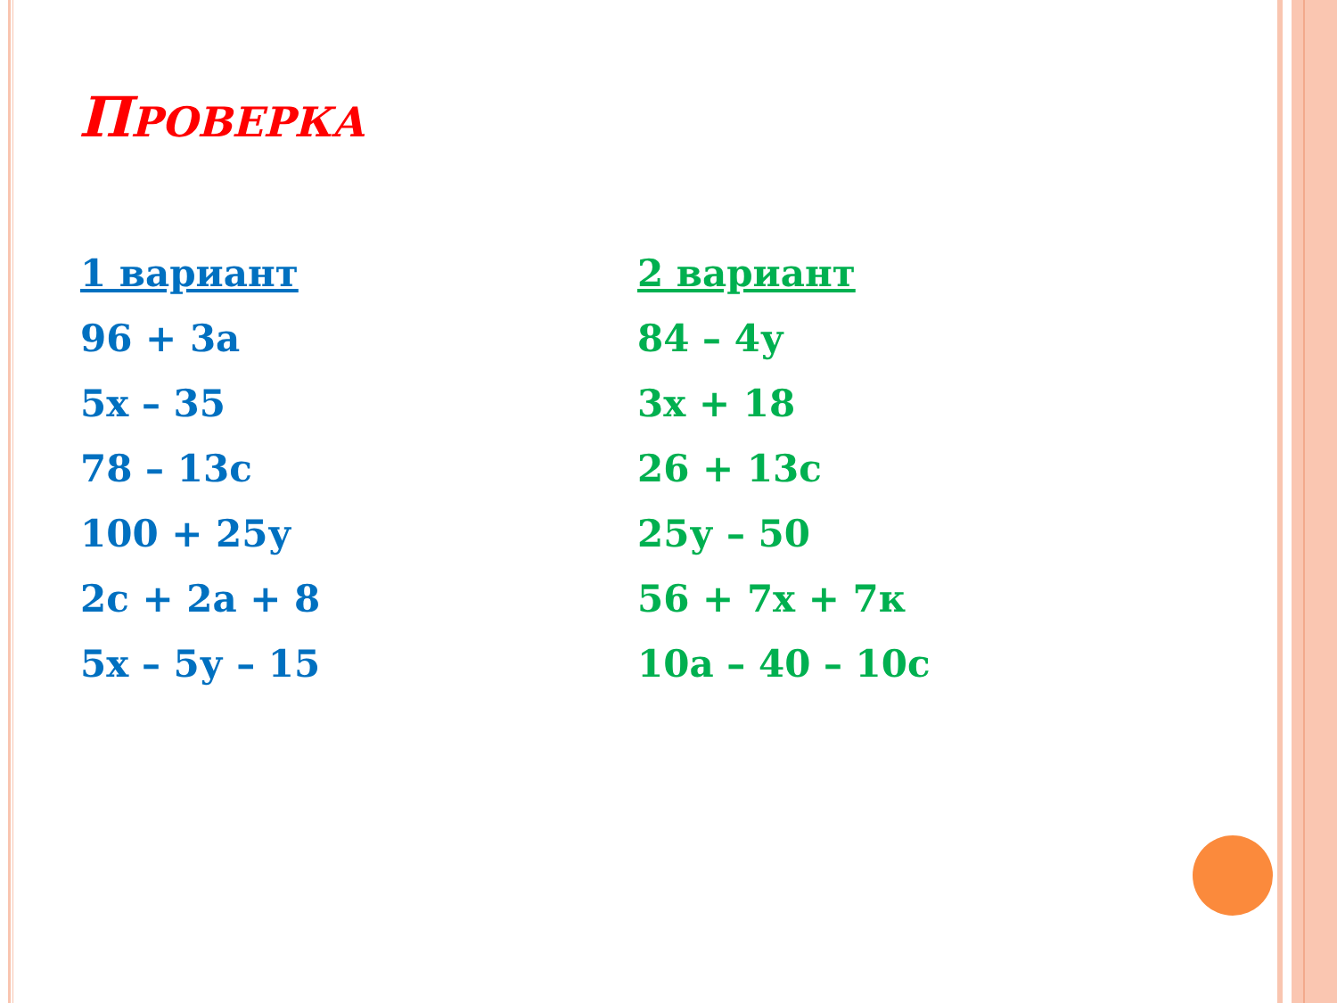ПРОВЕРКА
1 вариант
96 + 3а
5х – 35
78 – 13с
100 + 25у
2с + 2а + 8
5х – 5у – 15
2 вариант
84 – 4у
3х + 18
26 + 13с
25у – 50
56 + 7х + 7к
10а – 40 – 10с